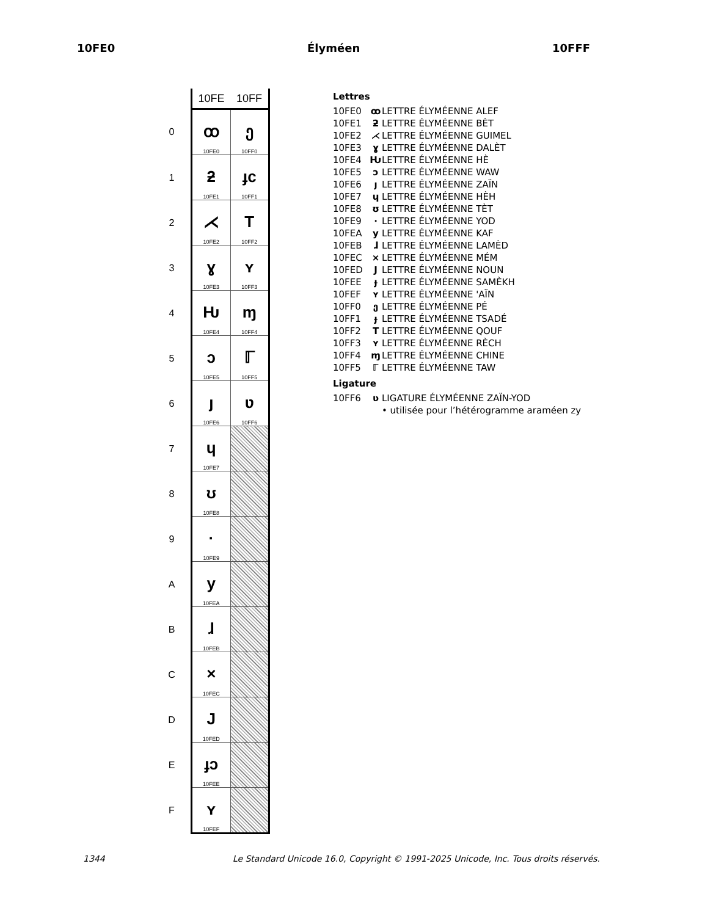10FE0 Élyméen 10FFF
| | 10FE | 10FF |
| --- | --- | --- |
| 0 | ꝏ 10FE0 | ე 10FF0 |
| 1 | ƻ 10FE1 | ɟc 10FF1 |
| 2 | ⋌ 10FE2 | T 10FF2 |
| 3 | ɣ 10FE3 | ʏ 10FF3 |
| 4 | Ƕ 10FE4 | ɱ 10FF4 |
| 5 | ↄ 10FE5 | ℾ 10FF5 |
| 6 | ȷ 10FE6 | ʋ 10FF6 |
| 7 | ɥ 10FE7 | |
| 8 | ʊ 10FE8 | |
| 9 | · 10FE9 | |
| A | y 10FEA | |
| B | ɺ 10FEB | |
| C | × 10FEC | |
| D | J 10FED | |
| E | ɟɔ 10FEE | |
| F | ʏ 10FEF | |
Lettres
10FE0 ꝏ LETTRE ÉLYMÉENNE ALEF
10FE1 ƻ LETTRE ÉLYMÉENNE BÈT
10FE2 ⋌ LETTRE ÉLYMÉENNE GUIMEL
10FE3 ɣ LETTRE ÉLYMÉENNE DALÈT
10FE4 Ƕ LETTRE ÉLYMÉENNE HÈ
10FE5 ↄ LETTRE ÉLYMÉENNE WAW
10FE6 ȷ LETTRE ÉLYMÉENNE ZAÏN
10FE7 ɥ LETTRE ÉLYMÉENNE HÈH
10FE8 ʊ LETTRE ÉLYMÉENNE TÈT
10FE9 · LETTRE ÉLYMÉENNE YOD
10FEA y LETTRE ÉLYMÉENNE KAF
10FEB ɺ LETTRE ÉLYMÉENNE LAMÈD
10FEC × LETTRE ÉLYMÉENNE MÉM
10FED J LETTRE ÉLYMÉENNE NOUN
10FEE ɟ LETTRE ÉLYMÉENNE SAMÈKH
10FEF ʏ LETTRE ÉLYMÉENNE 'AÏN
10FF0 ე LETTRE ÉLYMÉENNE PÉ
10FF1 ɟ LETTRE ÉLYMÉENNE TSADÉ
10FF2 T LETTRE ÉLYMÉENNE QOUF
10FF3 ʏ LETTRE ÉLYMÉENNE RÈCH
10FF4 ɱ LETTRE ÉLYMÉENNE CHINE
10FF5 ℾ LETTRE ÉLYMÉENNE TAW
Ligature
10FF6 ʋ LIGATURE ÉLYMÉENNE ZAÏN-YOD
• utilisée pour l’hétérogramme araméen zy
1344 Le Standard Unicode 16.0, Copyright © 1991-2025 Unicode, Inc. Tous droits réservés.